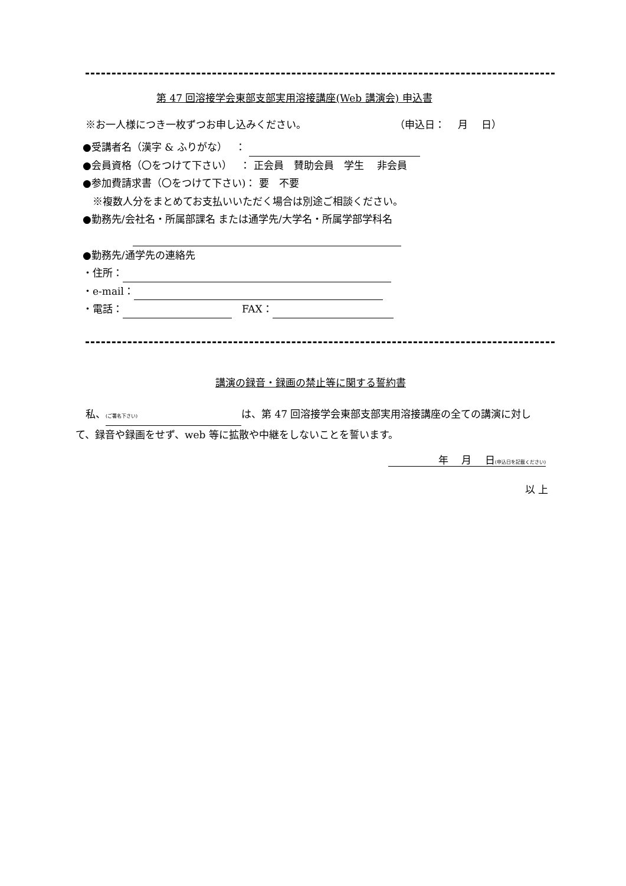第 47 回溶接学会東部支部実用溶接講座(Web 講演会) 申込書
※お一人様につき一枚ずつお申し込みください。 （申込日：　 月　 日）
●受講者名（漢字 & ふりがな）　 ：
●会員資格（〇をつけて下さい）　 ： 正会員　賛助会員　学生　 非会員
●参加費請求書（〇をつけて下さい)： 要　不要
　※複数人分をまとめてお支払いいただく場合は別途ご相談ください。
●勤務先/会社名・所属部課名 または通学先/大学名・所属学部学科名
●勤務先/通学先の連絡先
・住所：
・e-mail：
・電話：　FAX：
講演の録音・録画の禁止等に関する誓約書
　私、 (ご署名下さい) は、第 47 回溶接学会東部支部実用溶接講座の全ての講演に対して、録音や録画をせず、web 等に拡散や中継をしないことを誓います。
　　　　　年　 月　 日(申込日を記載ください)
以 上